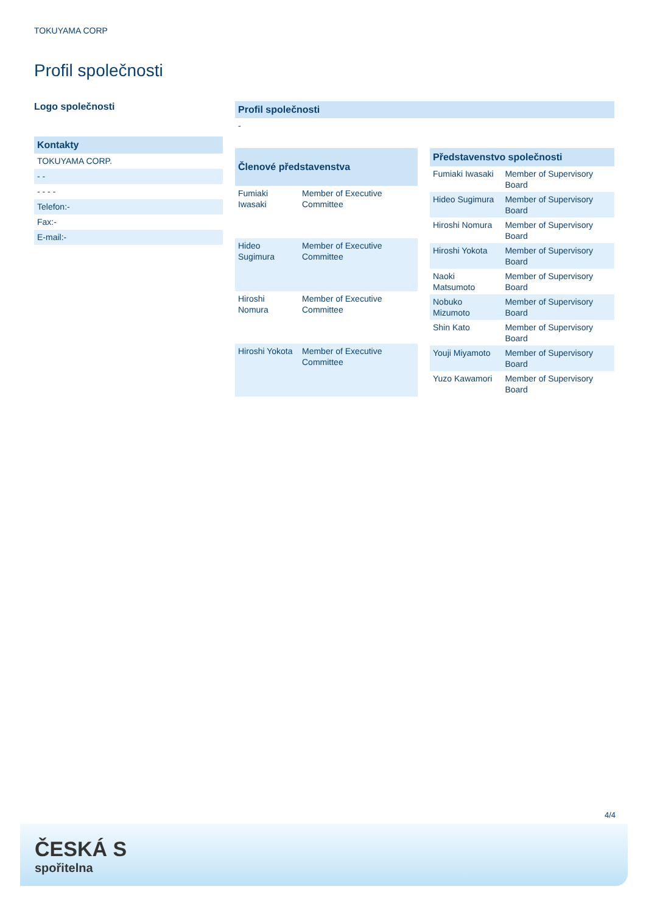TOKUYAMA CORP
Profil společnosti
Logo společnosti
Kontakty
TOKUYAMA CORP.
- -
- - - -
Telefon:-
Fax:-
E-mail:-
Profil společnosti
-
| Členové představenstva | |
| --- | --- |
| Fumiaki Iwasaki | Member of Executive Committee |
| Hideo Sugimura | Member of Executive Committee |
| Hiroshi Nomura | Member of Executive Committee |
| Hiroshi Yokota | Member of Executive Committee |
| Představenstvo společnosti | |
| --- | --- |
| Fumiaki Iwasaki | Member of Supervisory Board |
| Hideo Sugimura | Member of Supervisory Board |
| Hiroshi Nomura | Member of Supervisory Board |
| Hiroshi Yokota | Member of Supervisory Board |
| Naoki Matsumoto | Member of Supervisory Board |
| Nobuko Mizumoto | Member of Supervisory Board |
| Shin Kato | Member of Supervisory Board |
| Youji Miyamoto | Member of Supervisory Board |
| Yuzo Kawamori | Member of Supervisory Board |
4/4
ČESKÁ S
spořitelna